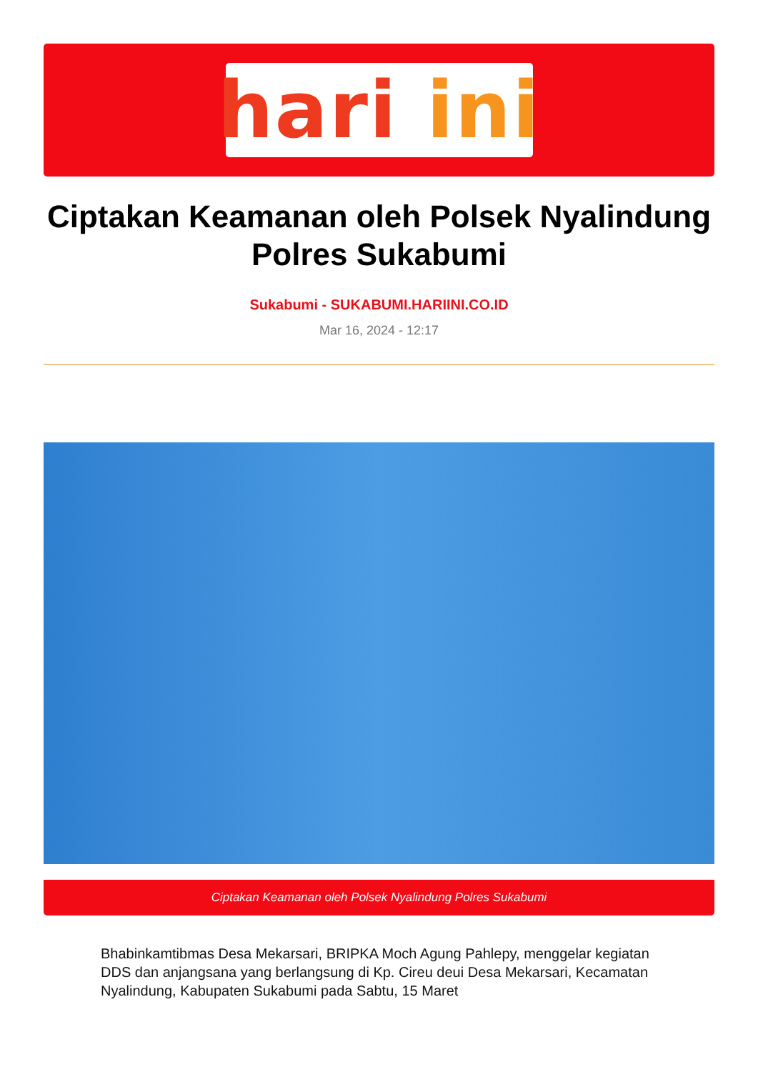hari ini
Ciptakan Keamanan oleh Polsek Nyalindung Polres Sukabumi
Sukabumi - SUKABUMI.HARIINI.CO.ID
Mar 16, 2024 - 12:17
Ciptakan Keamanan oleh Polsek Nyalindung Polres Sukabumi
Bhabinkamtibmas Desa Mekarsari, BRIPKA Moch Agung Pahlepy, menggelar kegiatan DDS dan anjangsana yang berlangsung di Kp. Cireu deui Desa Mekarsari, Kecamatan Nyalindung, Kabupaten Sukabumi pada Sabtu, 15 Maret